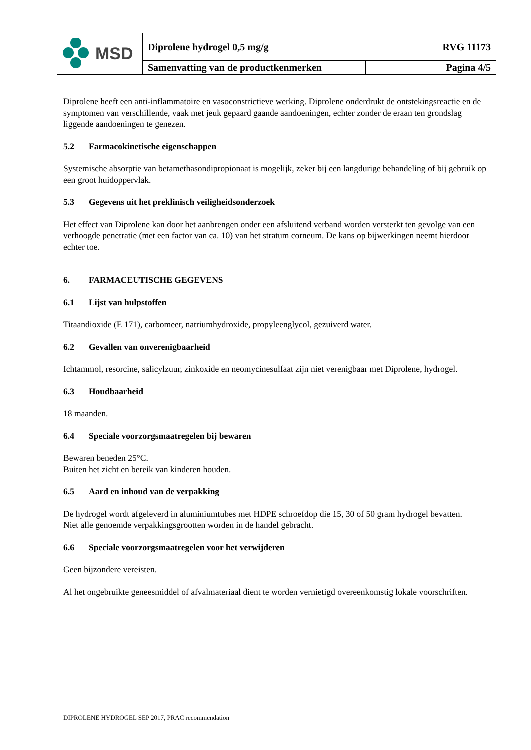| MSD | Diprolene hydrogel 0,5 mg/g RVG 11173 | |
| | Samenvatting van de productkenmerken | Pagina 4/5 |
Diprolene heeft een anti-inflammatoire en vasoconstrictieve werking. Diprolene onderdrukt de ontstekingsreactie en de symptomen van verschillende, vaak met jeuk gepaard gaande aandoeningen, echter zonder de eraan ten grondslag liggende aandoeningen te genezen.
5.2 Farmacokinetische eigenschappen
Systemische absorptie van betamethasondipropionaat is mogelijk, zeker bij een langdurige behandeling of bij gebruik op een groot huidoppervlak.
5.3 Gegevens uit het preklinisch veiligheidsonderzoek
Het effect van Diprolene kan door het aanbrengen onder een afsluitend verband worden versterkt ten gevolge van een verhoogde penetratie (met een factor van ca. 10) van het stratum corneum. De kans op bijwerkingen neemt hierdoor echter toe.
6. FARMACEUTISCHE GEGEVENS
6.1 Lijst van hulpstoffen
Titaandioxide (E 171), carbomeer, natriumhydroxide, propyleenglycol, gezuiverd water.
6.2 Gevallen van onverenigbaarheid
Ichtammol, resorcine, salicylzuur, zinkoxide en neomycinesulfaat zijn niet verenigbaar met Diprolene, hydrogel.
6.3 Houdbaarheid
18 maanden.
6.4 Speciale voorzorgsmaatregelen bij bewaren
Bewaren beneden 25°C.
Buiten het zicht en bereik van kinderen houden.
6.5 Aard en inhoud van de verpakking
De hydrogel wordt afgeleverd in aluminiumtubes met HDPE schroefdop die 15, 30 of 50 gram hydrogel bevatten.
Niet alle genoemde verpakkingsgrootten worden in de handel gebracht.
6.6 Speciale voorzorgsmaatregelen voor het verwijderen
Geen bijzondere vereisten.
Al het ongebruikte geneesmiddel of afvalmateriaal dient te worden vernietigd overeenkomstig lokale voorschriften.
DIPROLENE HYDROGEL SEP 2017, PRAC recommendation